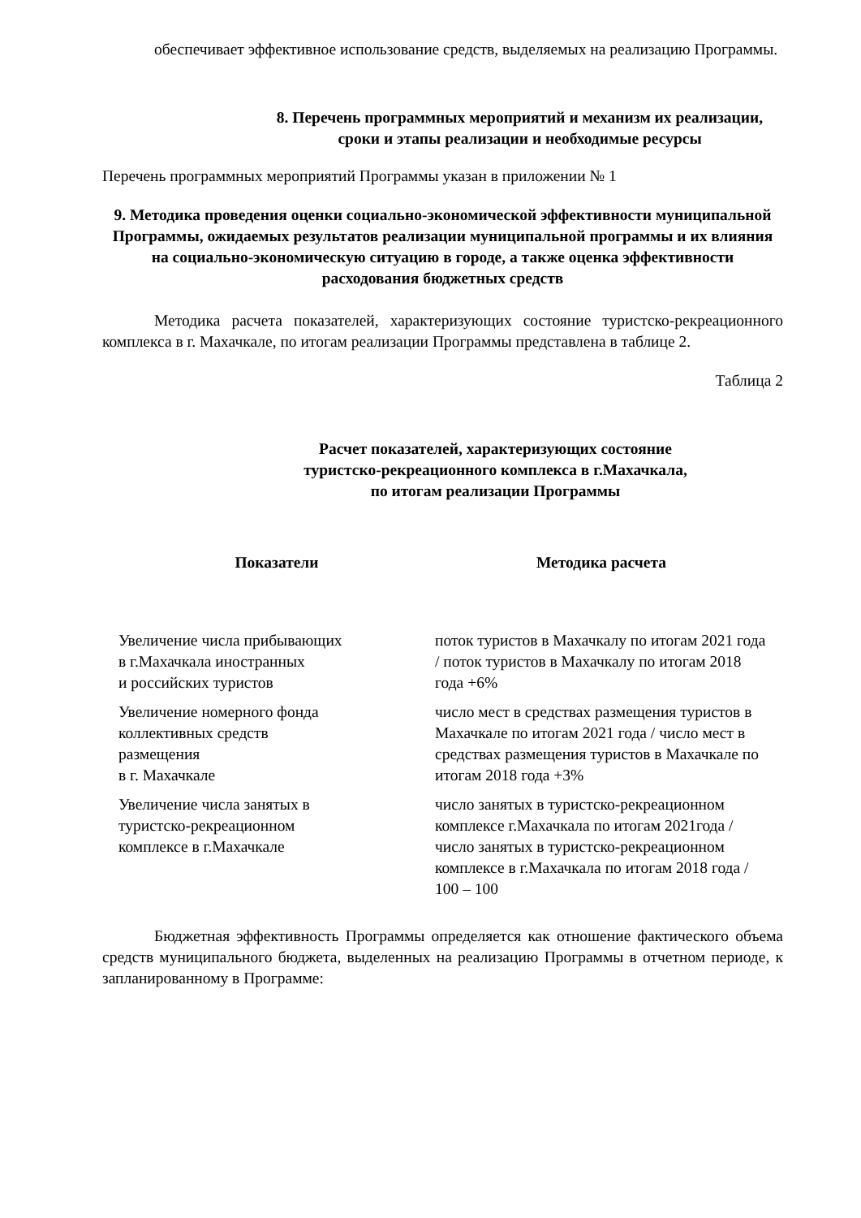обеспечивает эффективное использование средств, выделяемых на реализацию Программы.
8. Перечень программных мероприятий и механизм их реализации, сроки и этапы реализации и необходимые ресурсы
Перечень программных мероприятий Программы указан в приложении № 1
9. Методика проведения оценки социально-экономической эффективности муниципальной Программы, ожидаемых результатов реализации муниципальной программы и их влияния на социально-экономическую ситуацию в городе, а также оценка эффективности расходования бюджетных средств
Методика расчета показателей, характеризующих состояние туристско-рекреационного комплекса в г. Махачкале, по итогам реализации Программы представлена в таблице 2.
Таблица 2
Расчет показателей, характеризующих состояние
туристско-рекреационного комплекса в г.Махачкала,
по итогам реализации Программы
| Показатели | Методика расчета |
| --- | --- |
| Увеличение числа прибывающих в г.Махачкала иностранных и российских туристов | поток туристов в Махачкалу по итогам 2021 года / поток туристов в Махачкалу по итогам 2018 года +6% |
| Увеличение номерного фонда коллективных средств размещения в г. Махачкале | число мест в средствах размещения туристов в Махачкале по итогам 2021 года / число мест в средствах размещения туристов в Махачкале по итогам 2018 года +3% |
| Увеличение числа занятых в туристско-рекреационном комплексе в г.Махачкале | число занятых в туристско-рекреационном комплексе г.Махачкала по итогам 2021года / число занятых в туристско-рекреационном комплексе в г.Махачкала по итогам 2018 года / 100 – 100 |
Бюджетная эффективность Программы определяется как отношение фактического объема средств муниципального бюджета, выделенных на реализацию Программы в отчетном периоде, к запланированному в Программе: